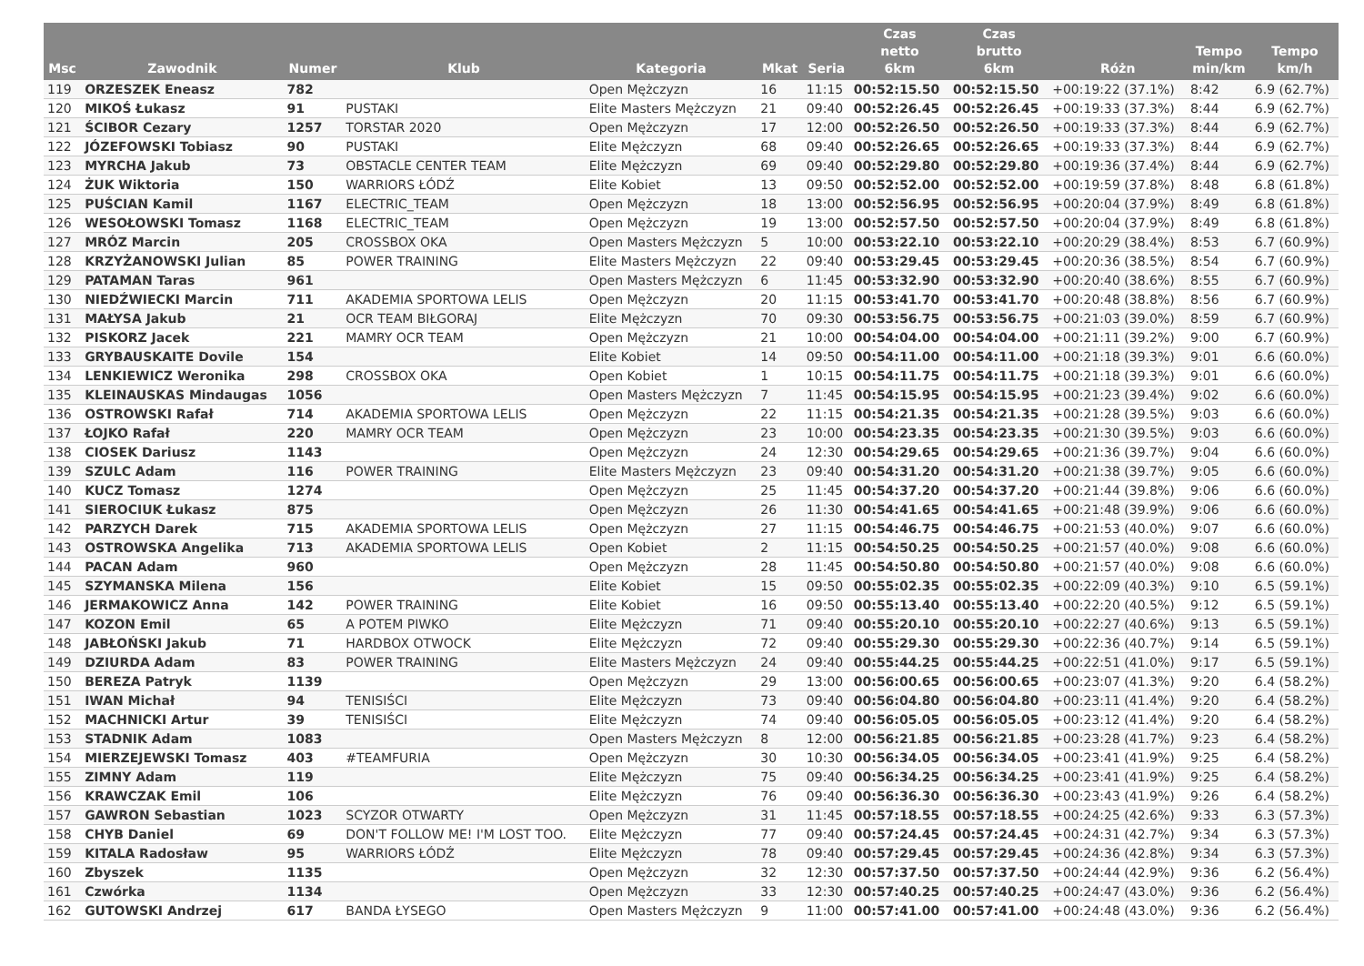| Msc | Zawodnik | Numer | Klub | Kategoria | Mkat | Seria | Czas netto 6km | Czas brutto 6km | Różn | Tempo min/km | Tempo km/h |
| --- | --- | --- | --- | --- | --- | --- | --- | --- | --- | --- | --- |
| 119 | ORZESZEK Eneasz | 782 | | Open Mężczyzn | 16 | 11:15 | 00:52:15.50 | 00:52:15.50 | +00:19:22 (37.1%) | 8:42 | 6.9 (62.7%) |
| 120 | MIKOŚ Łukasz | 91 | PUSTAKI | Elite Masters Mężczyzn | 21 | 09:40 | 00:52:26.45 | 00:52:26.45 | +00:19:33 (37.3%) | 8:44 | 6.9 (62.7%) |
| 121 | ŚCIBOR Cezary | 1257 | TORSTAR 2020 | Open Mężczyzn | 17 | 12:00 | 00:52:26.50 | 00:52:26.50 | +00:19:33 (37.3%) | 8:44 | 6.9 (62.7%) |
| 122 | JÓZEFOWSKI Tobiasz | 90 | PUSTAKI | Elite Mężczyzn | 68 | 09:40 | 00:52:26.65 | 00:52:26.65 | +00:19:33 (37.3%) | 8:44 | 6.9 (62.7%) |
| 123 | MYRCHA Jakub | 73 | OBSTACLE CENTER TEAM | Elite Mężczyzn | 69 | 09:40 | 00:52:29.80 | 00:52:29.80 | +00:19:36 (37.4%) | 8:44 | 6.9 (62.7%) |
| 124 | ŻUK Wiktoria | 150 | WARRIORS ŁÓDŹ | Elite Kobiet | 13 | 09:50 | 00:52:52.00 | 00:52:52.00 | +00:19:59 (37.8%) | 8:48 | 6.8 (61.8%) |
| 125 | PUŚCIAN Kamil | 1167 | ELECTRIC_TEAM | Open Mężczyzn | 18 | 13:00 | 00:52:56.95 | 00:52:56.95 | +00:20:04 (37.9%) | 8:49 | 6.8 (61.8%) |
| 126 | WESOŁOWSKI Tomasz | 1168 | ELECTRIC_TEAM | Open Mężczyzn | 19 | 13:00 | 00:52:57.50 | 00:52:57.50 | +00:20:04 (37.9%) | 8:49 | 6.8 (61.8%) |
| 127 | MRÓZ Marcin | 205 | CROSSBOX OKA | Open Masters Mężczyzn | 5 | 10:00 | 00:53:22.10 | 00:53:22.10 | +00:20:29 (38.4%) | 8:53 | 6.7 (60.9%) |
| 128 | KRZYŻANOWSKI Julian | 85 | POWER TRAINING | Elite Masters Mężczyzn | 22 | 09:40 | 00:53:29.45 | 00:53:29.45 | +00:20:36 (38.5%) | 8:54 | 6.7 (60.9%) |
| 129 | PATAMAN Taras | 961 | | Open Masters Mężczyzn | 6 | 11:45 | 00:53:32.90 | 00:53:32.90 | +00:20:40 (38.6%) | 8:55 | 6.7 (60.9%) |
| 130 | NIEDŹWIECKI Marcin | 711 | AKADEMIA SPORTOWA LELIS | Open Mężczyzn | 20 | 11:15 | 00:53:41.70 | 00:53:41.70 | +00:20:48 (38.8%) | 8:56 | 6.7 (60.9%) |
| 131 | MAŁYSA Jakub | 21 | OCR TEAM BIŁGORAJ | Elite Mężczyzn | 70 | 09:30 | 00:53:56.75 | 00:53:56.75 | +00:21:03 (39.0%) | 8:59 | 6.7 (60.9%) |
| 132 | PISKORZ Jacek | 221 | MAMRY OCR TEAM | Open Mężczyzn | 21 | 10:00 | 00:54:04.00 | 00:54:04.00 | +00:21:11 (39.2%) | 9:00 | 6.7 (60.9%) |
| 133 | GRYBAUSKAITE Dovile | 154 | | Elite Kobiet | 14 | 09:50 | 00:54:11.00 | 00:54:11.00 | +00:21:18 (39.3%) | 9:01 | 6.6 (60.0%) |
| 134 | LENKIEWICZ Weronika | 298 | CROSSBOX OKA | Open Kobiet | 1 | 10:15 | 00:54:11.75 | 00:54:11.75 | +00:21:18 (39.3%) | 9:01 | 6.6 (60.0%) |
| 135 | KLEINAUSKAS Mindaugas | 1056 | | Open Masters Mężczyzn | 7 | 11:45 | 00:54:15.95 | 00:54:15.95 | +00:21:23 (39.4%) | 9:02 | 6.6 (60.0%) |
| 136 | OSTROWSKI Rafał | 714 | AKADEMIA SPORTOWA LELIS | Open Mężczyzn | 22 | 11:15 | 00:54:21.35 | 00:54:21.35 | +00:21:28 (39.5%) | 9:03 | 6.6 (60.0%) |
| 137 | ŁOJKO Rafał | 220 | MAMRY OCR TEAM | Open Mężczyzn | 23 | 10:00 | 00:54:23.35 | 00:54:23.35 | +00:21:30 (39.5%) | 9:03 | 6.6 (60.0%) |
| 138 | CIOSEK Dariusz | 1143 | | Open Mężczyzn | 24 | 12:30 | 00:54:29.65 | 00:54:29.65 | +00:21:36 (39.7%) | 9:04 | 6.6 (60.0%) |
| 139 | SZULC Adam | 116 | POWER TRAINING | Elite Masters Mężczyzn | 23 | 09:40 | 00:54:31.20 | 00:54:31.20 | +00:21:38 (39.7%) | 9:05 | 6.6 (60.0%) |
| 140 | KUCZ Tomasz | 1274 | | Open Mężczyzn | 25 | 11:45 | 00:54:37.20 | 00:54:37.20 | +00:21:44 (39.8%) | 9:06 | 6.6 (60.0%) |
| 141 | SIEROCIUK Łukasz | 875 | | Open Mężczyzn | 26 | 11:30 | 00:54:41.65 | 00:54:41.65 | +00:21:48 (39.9%) | 9:06 | 6.6 (60.0%) |
| 142 | PARZYCH Darek | 715 | AKADEMIA SPORTOWA LELIS | Open Mężczyzn | 27 | 11:15 | 00:54:46.75 | 00:54:46.75 | +00:21:53 (40.0%) | 9:07 | 6.6 (60.0%) |
| 143 | OSTROWSKA Angelika | 713 | AKADEMIA SPORTOWA LELIS | Open Kobiet | 2 | 11:15 | 00:54:50.25 | 00:54:50.25 | +00:21:57 (40.0%) | 9:08 | 6.6 (60.0%) |
| 144 | PACAN Adam | 960 | | Open Mężczyzn | 28 | 11:45 | 00:54:50.80 | 00:54:50.80 | +00:21:57 (40.0%) | 9:08 | 6.6 (60.0%) |
| 145 | SZYMANSKA Milena | 156 | | Elite Kobiet | 15 | 09:50 | 00:55:02.35 | 00:55:02.35 | +00:22:09 (40.3%) | 9:10 | 6.5 (59.1%) |
| 146 | JERMAKOWICZ Anna | 142 | POWER TRAINING | Elite Kobiet | 16 | 09:50 | 00:55:13.40 | 00:55:13.40 | +00:22:20 (40.5%) | 9:12 | 6.5 (59.1%) |
| 147 | KOZON Emil | 65 | A POTEM PIWKO | Elite Mężczyzn | 71 | 09:40 | 00:55:20.10 | 00:55:20.10 | +00:22:27 (40.6%) | 9:13 | 6.5 (59.1%) |
| 148 | JABŁOŃSKI Jakub | 71 | HARDBOX OTWOCK | Elite Mężczyzn | 72 | 09:40 | 00:55:29.30 | 00:55:29.30 | +00:22:36 (40.7%) | 9:14 | 6.5 (59.1%) |
| 149 | DZIURDA Adam | 83 | POWER TRAINING | Elite Masters Mężczyzn | 24 | 09:40 | 00:55:44.25 | 00:55:44.25 | +00:22:51 (41.0%) | 9:17 | 6.5 (59.1%) |
| 150 | BEREZA Patryk | 1139 | | Open Mężczyzn | 29 | 13:00 | 00:56:00.65 | 00:56:00.65 | +00:23:07 (41.3%) | 9:20 | 6.4 (58.2%) |
| 151 | IWAN Michał | 94 | TENISIŚCI | Elite Mężczyzn | 73 | 09:40 | 00:56:04.80 | 00:56:04.80 | +00:23:11 (41.4%) | 9:20 | 6.4 (58.2%) |
| 152 | MACHNICKI Artur | 39 | TENISIŚCI | Elite Mężczyzn | 74 | 09:40 | 00:56:05.05 | 00:56:05.05 | +00:23:12 (41.4%) | 9:20 | 6.4 (58.2%) |
| 153 | STADNIK Adam | 1083 | | Open Masters Mężczyzn | 8 | 12:00 | 00:56:21.85 | 00:56:21.85 | +00:23:28 (41.7%) | 9:23 | 6.4 (58.2%) |
| 154 | MIERZEJEWSKI Tomasz | 403 | #TEAMFURIA | Open Mężczyzn | 30 | 10:30 | 00:56:34.05 | 00:56:34.05 | +00:23:41 (41.9%) | 9:25 | 6.4 (58.2%) |
| 155 | ZIMNY Adam | 119 | | Elite Mężczyzn | 75 | 09:40 | 00:56:34.25 | 00:56:34.25 | +00:23:41 (41.9%) | 9:25 | 6.4 (58.2%) |
| 156 | KRAWCZAK Emil | 106 | | Elite Mężczyzn | 76 | 09:40 | 00:56:36.30 | 00:56:36.30 | +00:23:43 (41.9%) | 9:26 | 6.4 (58.2%) |
| 157 | GAWRON Sebastian | 1023 | SCYZOR OTWARTY | Open Mężczyzn | 31 | 11:45 | 00:57:18.55 | 00:57:18.55 | +00:24:25 (42.6%) | 9:33 | 6.3 (57.3%) |
| 158 | CHYB Daniel | 69 | DON'T FOLLOW ME! I'M LOST TOO. | Elite Mężczyzn | 77 | 09:40 | 00:57:24.45 | 00:57:24.45 | +00:24:31 (42.7%) | 9:34 | 6.3 (57.3%) |
| 159 | KITALA Radosław | 95 | WARRIORS ŁÓDŹ | Elite Mężczyzn | 78 | 09:40 | 00:57:29.45 | 00:57:29.45 | +00:24:36 (42.8%) | 9:34 | 6.3 (57.3%) |
| 160 | Zbyszek | 1135 | | Open Mężczyzn | 32 | 12:30 | 00:57:37.50 | 00:57:37.50 | +00:24:44 (42.9%) | 9:36 | 6.2 (56.4%) |
| 161 | Czwórka | 1134 | | Open Mężczyzn | 33 | 12:30 | 00:57:40.25 | 00:57:40.25 | +00:24:47 (43.0%) | 9:36 | 6.2 (56.4%) |
| 162 | GUTOWSKI Andrzej | 617 | BANDA ŁYSEGO | Open Masters Mężczyzn | 9 | 11:00 | 00:57:41.00 | 00:57:41.00 | +00:24:48 (43.0%) | 9:36 | 6.2 (56.4%) |